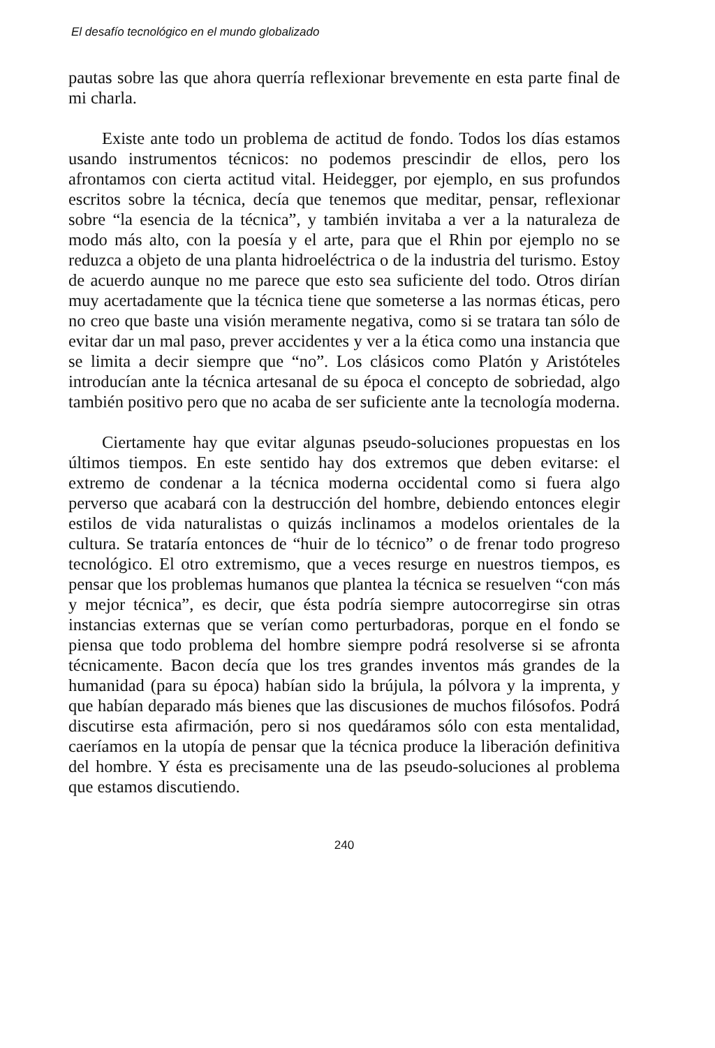El desafío tecnológico en el mundo globalizado
pautas sobre las que ahora querría reflexionar brevemente en esta parte final de mi charla.
Existe ante todo un problema de actitud de fondo. Todos los días estamos usando instrumentos técnicos: no podemos prescindir de ellos, pero los afrontamos con cierta actitud vital. Heidegger, por ejemplo, en sus profundos escritos sobre la técnica, decía que tenemos que meditar, pensar, reflexionar sobre “la esencia de la técnica”, y también invitaba a ver a la naturaleza de modo más alto, con la poesía y el arte, para que el Rhin por ejemplo no se reduzca a objeto de una planta hidroeléctrica o de la industria del turismo. Estoy de acuerdo aunque no me parece que esto sea suficiente del todo. Otros dirían muy acertadamente que la técnica tiene que someterse a las normas éticas, pero no creo que baste una visión meramente negativa, como si se tratara tan sólo de evitar dar un mal paso, prever accidentes y ver a la ética como una instancia que se limita a decir siempre que “no”. Los clásicos como Platón y Aristóteles introducían ante la técnica artesanal de su época el concepto de sobriedad, algo también positivo pero que no acaba de ser suficiente ante la tecnología moderna.
Ciertamente hay que evitar algunas pseudo-soluciones propuestas en los últimos tiempos. En este sentido hay dos extremos que deben evitarse: el extremo de condenar a la técnica moderna occidental como si fuera algo perverso que acabará con la destrucción del hombre, debiendo entonces elegir estilos de vida naturalistas o quizás inclinamos a modelos orientales de la cultura. Se trataría entonces de “huir de lo técnico” o de frenar todo progreso tecnológico. El otro extremismo, que a veces resurge en nuestros tiempos, es pensar que los problemas humanos que plantea la técnica se resuelven “con más y mejor técnica”, es decir, que ésta podría siempre autocorregirse sin otras instancias externas que se verían como perturbadoras, porque en el fondo se piensa que todo problema del hombre siempre podrá resolverse si se afronta técnicamente. Bacon decía que los tres grandes inventos más grandes de la humanidad (para su época) habían sido la brújula, la pólvora y la imprenta, y que habían deparado más bienes que las discusiones de muchos filósofos. Podrá discutirse esta afirmación, pero si nos quedáramos sólo con esta mentalidad, caeríamos en la utopía de pensar que la técnica produce la liberación definitiva del hombre. Y ésta es precisamente una de las pseudo-soluciones al problema que estamos discutiendo.
240